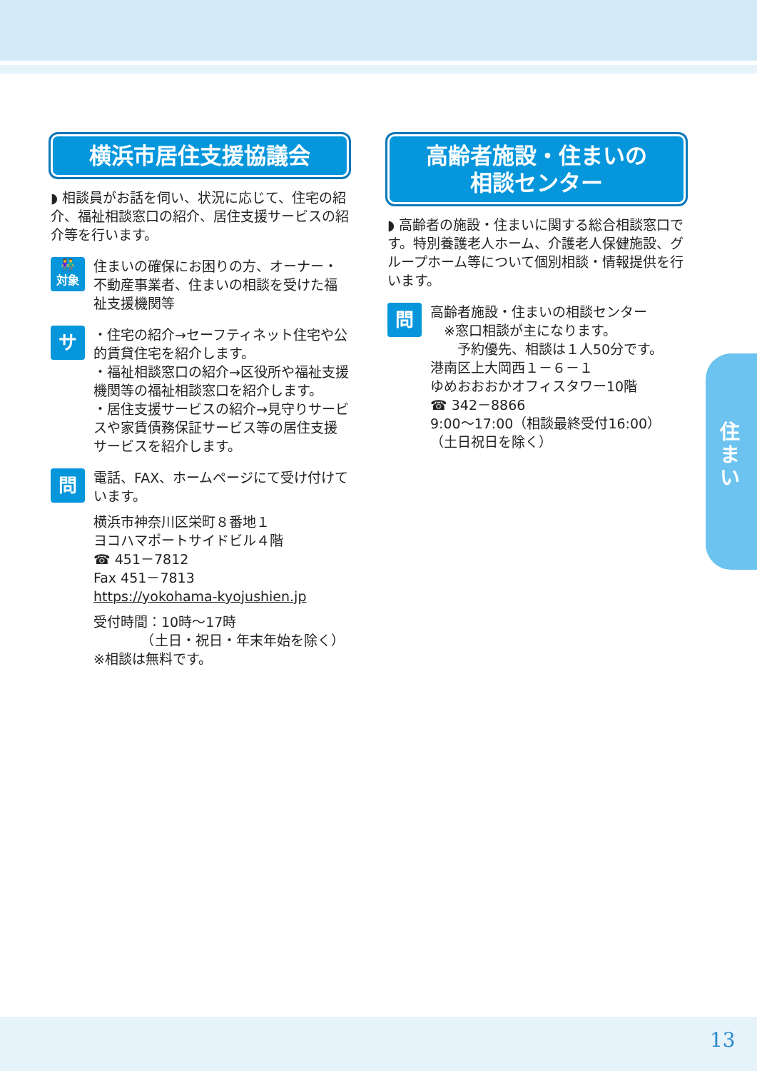住まい
横浜市居住支援協議会
◗ 相談員がお話を伺い、状況に応じて、住宅の紹介、福祉相談窓口の紹介、居住支援サービスの紹介等を行います。
👫
対象
住まいの確保にお困りの方、オーナー・不動産事業者、住まいの相談を受けた福祉支援機関等
サ
・住宅の紹介→セーフティネット住宅や公的賃貸住宅を紹介します。
・福祉相談窓口の紹介→区役所や福祉支援機関等の福祉相談窓口を紹介します。
・居住支援サービスの紹介→見守りサービスや家賃債務保証サービス等の居住支援サービスを紹介します。
問
電話、FAX、ホームページにて受け付けています。
横浜市神奈川区栄町８番地１
ヨコハマポートサイドビル４階
☎ 451－7812
Fax 451－7813
https://yokohama-kyojushien.jp
受付時間：10時～17時
　　　　（土日・祝日・年末年始を除く）
※相談は無料です。
高齢者施設・住まいの
相談センター
◗ 高齢者の施設・住まいに関する総合相談窓口です。特別養護老人ホーム、介護老人保健施設、グループホーム等について個別相談・情報提供を行います。
問
高齢者施設・住まいの相談センター
　※窓口相談が主になります。
　　予約優先、相談は１人50分です。
港南区上大岡西１－６－１
ゆめおおおかオフィスタワー10階
☎ 342－8866
9:00～17:00（相談最終受付16:00）
（土日祝日を除く）
13